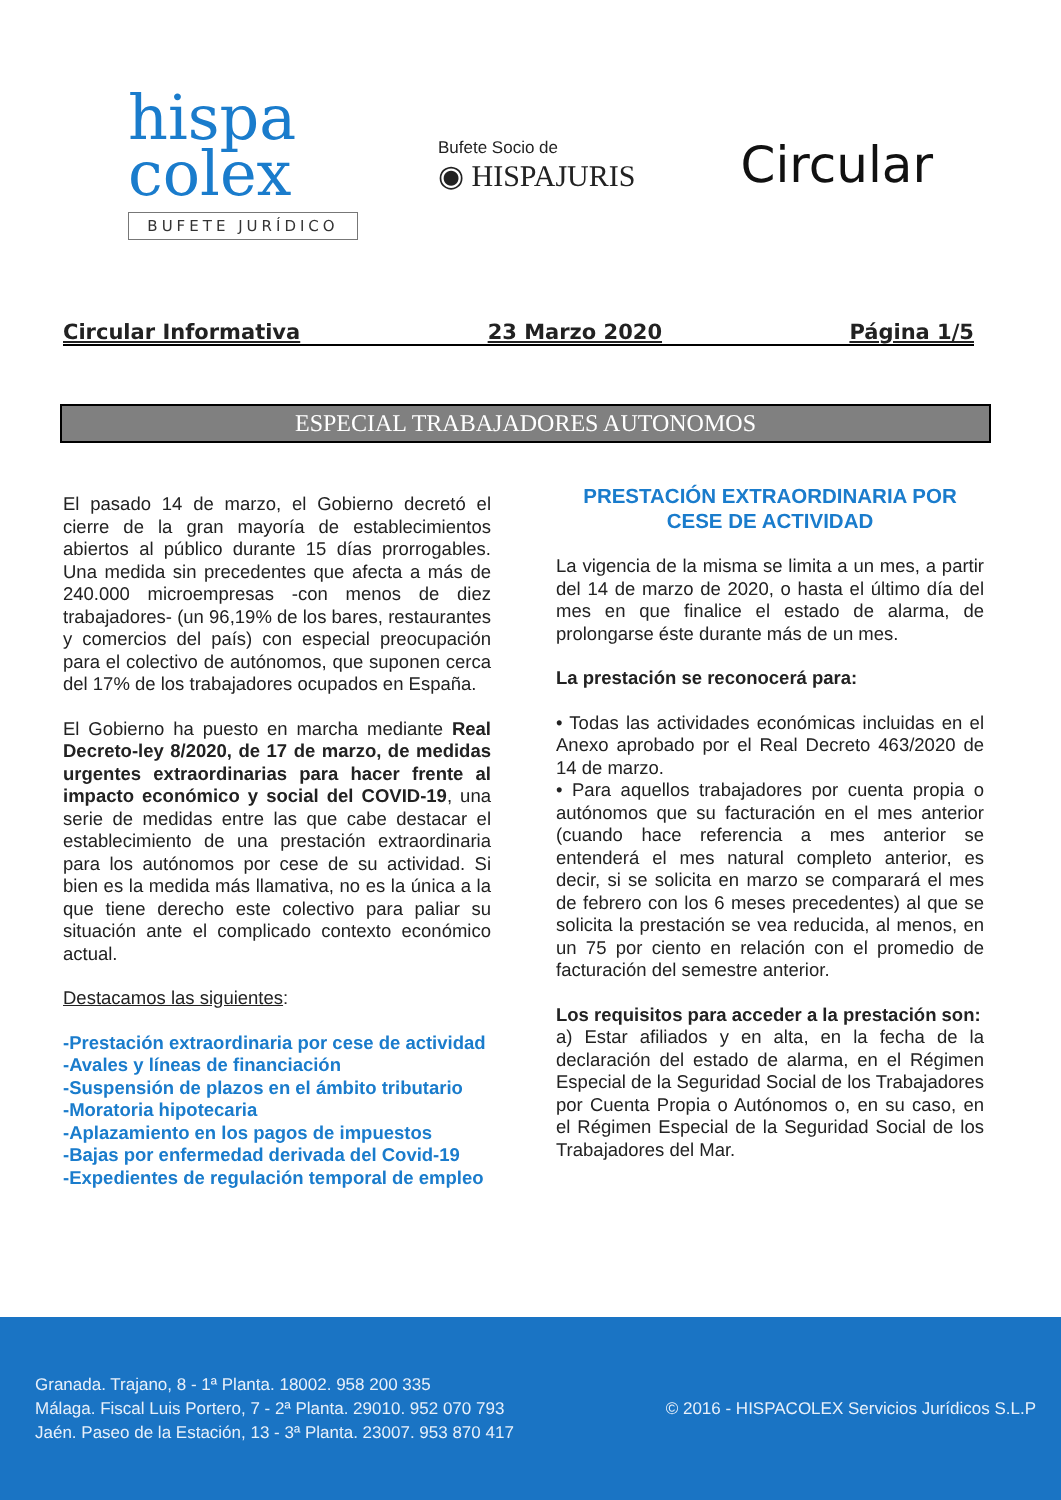hispa
colex
BUFETE JURÍDICO
Bufete Socio de
◉ HISPAJURIS
Circular
Circular Informativa 23 Marzo 2020 Página 1/5
ESPECIAL TRABAJADORES AUTONOMOS
El pasado 14 de marzo, el Gobierno decretó el cierre de la gran mayoría de establecimientos abiertos al público durante 15 días prorrogables. Una medida sin precedentes que afecta a más de 240.000 microempresas -con menos de diez trabajadores- (un 96,19% de los bares, restaurantes y comercios del país) con especial preocupación para el colectivo de autónomos, que suponen cerca del 17% de los trabajadores ocupados en España.
El Gobierno ha puesto en marcha mediante Real Decreto-ley 8/2020, de 17 de marzo, de medidas urgentes extraordinarias para hacer frente al impacto económico y social del COVID-19, una serie de medidas entre las que cabe destacar el establecimiento de una prestación extraordinaria para los autónomos por cese de su actividad. Si bien es la medida más llamativa, no es la única a la que tiene derecho este colectivo para paliar su situación ante el complicado contexto económico actual.
Destacamos las siguientes:
-Prestación extraordinaria por cese de actividad
-Avales y líneas de financiación
-Suspensión de plazos en el ámbito tributario
-Moratoria hipotecaria
-Aplazamiento en los pagos de impuestos
-Bajas por enfermedad derivada del Covid-19
-Expedientes de regulación temporal de empleo
PRESTACIÓN EXTRAORDINARIA POR CESE DE ACTIVIDAD
La vigencia de la misma se limita a un mes, a partir del 14 de marzo de 2020, o hasta el último día del mes en que finalice el estado de alarma, de prolongarse éste durante más de un mes.
La prestación se reconocerá para:
• Todas las actividades económicas incluidas en el Anexo aprobado por el Real Decreto 463/2020 de 14 de marzo.
• Para aquellos trabajadores por cuenta propia o autónomos que su facturación en el mes anterior (cuando hace referencia a mes anterior se entenderá el mes natural completo anterior, es decir, si se solicita en marzo se comparará el mes de febrero con los 6 meses precedentes) al que se solicita la prestación se vea reducida, al menos, en un 75 por ciento en relación con el promedio de facturación del semestre anterior.
Los requisitos para acceder a la prestación son:
a) Estar afiliados y en alta, en la fecha de la declaración del estado de alarma, en el Régimen Especial de la Seguridad Social de los Trabajadores por Cuenta Propia o Autónomos o, en su caso, en el Régimen Especial de la Seguridad Social de los Trabajadores del Mar.
Granada. Trajano, 8 - 1ª Planta. 18002. 958 200 335
Málaga. Fiscal Luis Portero, 7 - 2ª Planta. 29010. 952 070 793
Jaén. Paseo de la Estación, 13 - 3ª Planta. 23007. 953 870 417
© 2016 - HISPACOLEX Servicios Jurídicos S.L.P